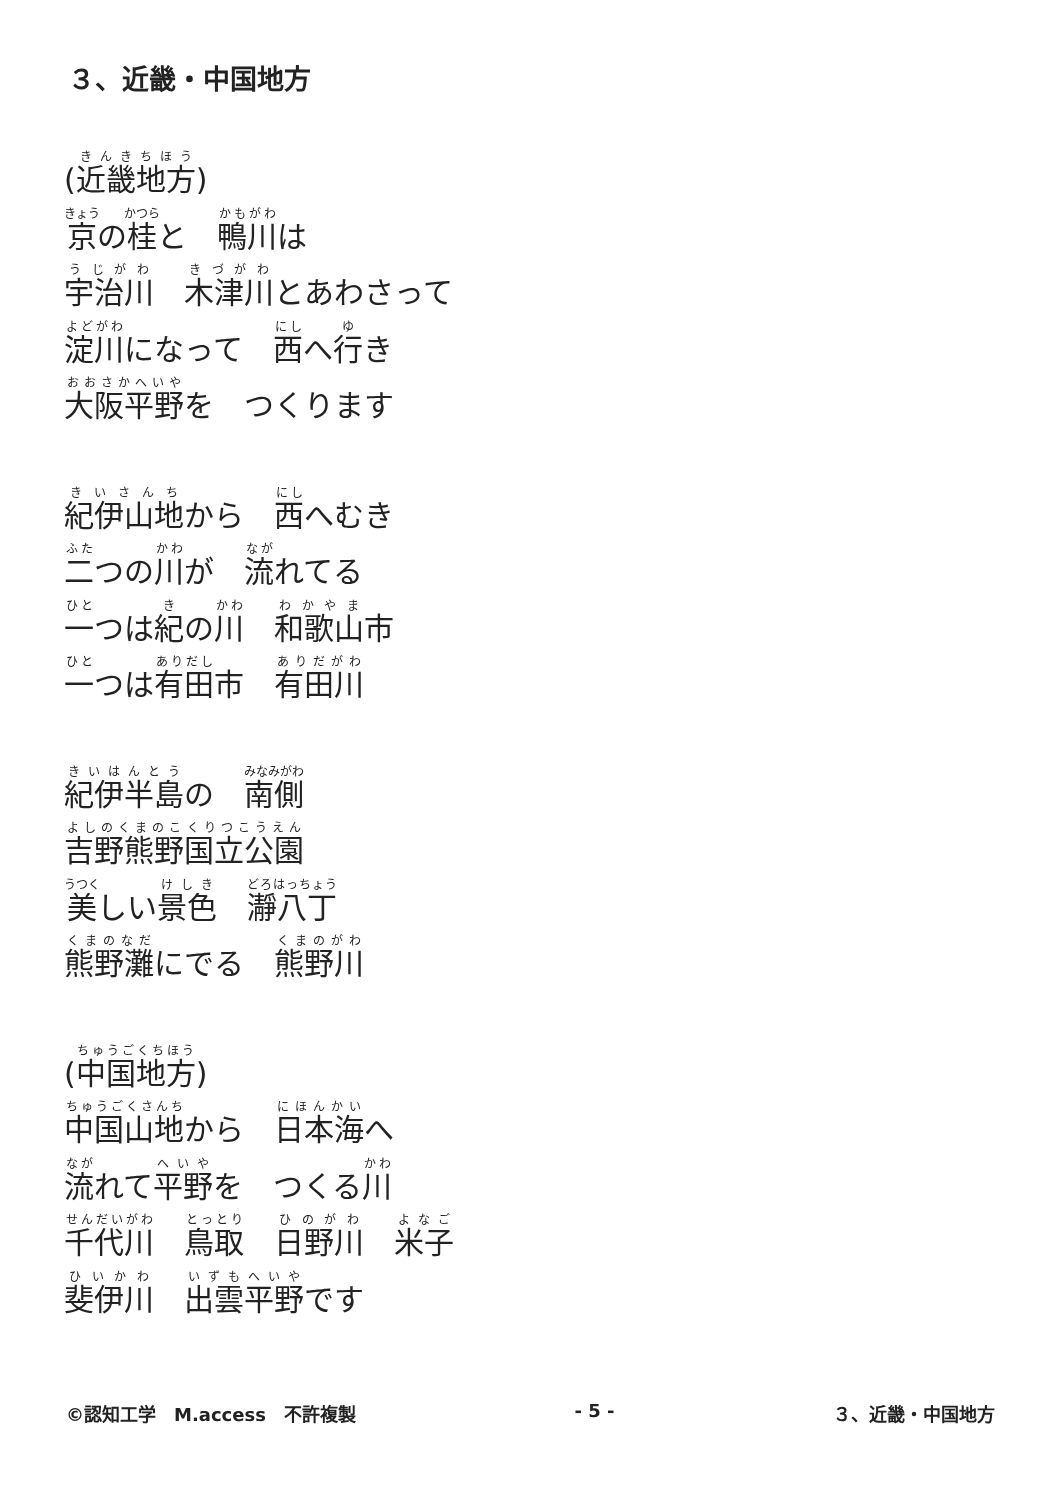３、近畿・中国地方
(近畿地方)
京の桂と　鴨川は
宇治川　木津川とあわさって
淀川になって　西へ行き
大阪平野を　つくります
紀伊山地から　西へむき
二つの川が　流れてる
一つは紀の川　和歌山市
一つは有田市　有田川
紀伊半島の　南側
吉野熊野国立公園
美しい景色　瀞八丁
熊野灘にでる　熊野川
(中国地方)
中国山地から　日本海へ
流れて平野を　つくる川
千代川　鳥取　日野川　米子
斐伊川　出雲平野です
©認知工学　M.access　不許複製 - 5 - ３、近畿・中国地方